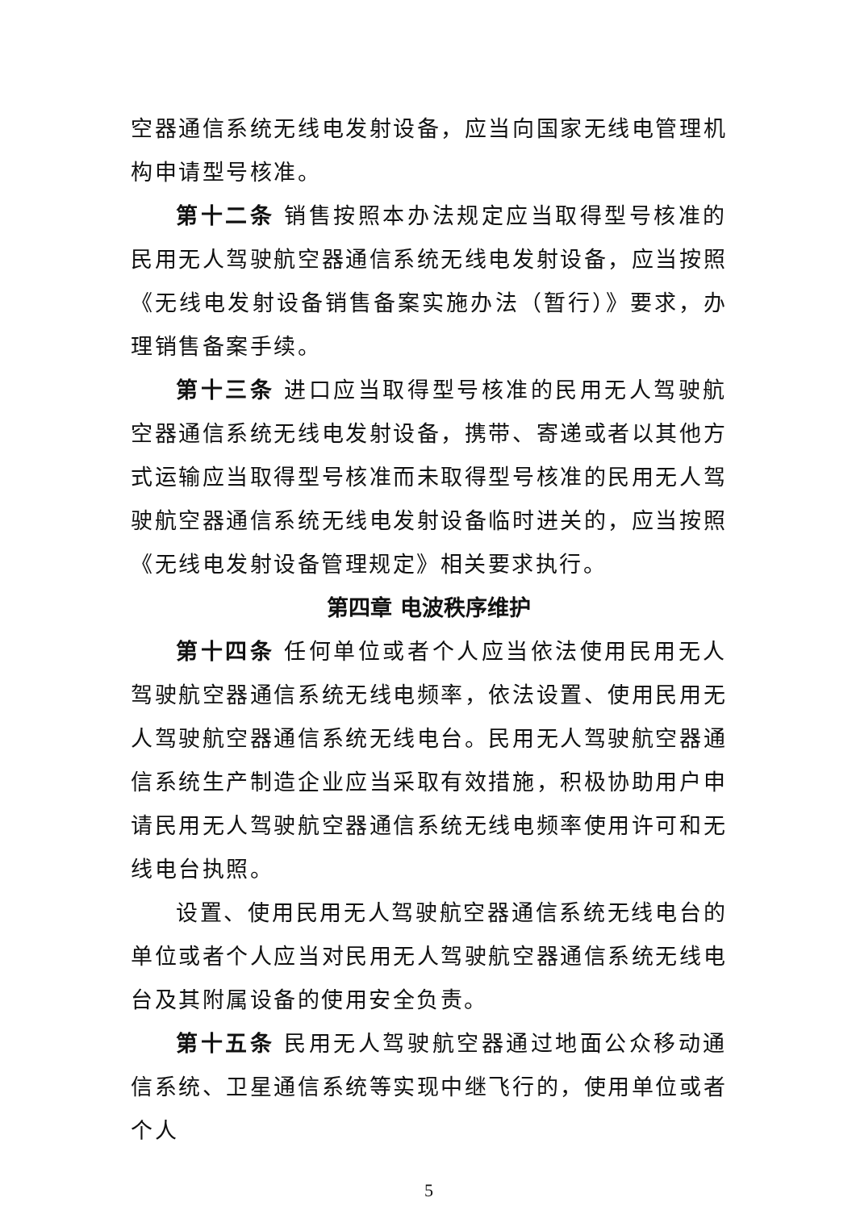空器通信系统无线电发射设备，应当向国家无线电管理机构申请型号核准。
第十二条 销售按照本办法规定应当取得型号核准的民用无人驾驶航空器通信系统无线电发射设备，应当按照《无线电发射设备销售备案实施办法（暂行）》要求，办理销售备案手续。
第十三条 进口应当取得型号核准的民用无人驾驶航空器通信系统无线电发射设备，携带、寄递或者以其他方式运输应当取得型号核准而未取得型号核准的民用无人驾驶航空器通信系统无线电发射设备临时进关的，应当按照《无线电发射设备管理规定》相关要求执行。
第四章 电波秩序维护
第十四条 任何单位或者个人应当依法使用民用无人驾驶航空器通信系统无线电频率，依法设置、使用民用无人驾驶航空器通信系统无线电台。民用无人驾驶航空器通信系统生产制造企业应当采取有效措施，积极协助用户申请民用无人驾驶航空器通信系统无线电频率使用许可和无线电台执照。
设置、使用民用无人驾驶航空器通信系统无线电台的单位或者个人应当对民用无人驾驶航空器通信系统无线电台及其附属设备的使用安全负责。
第十五条 民用无人驾驶航空器通过地面公众移动通信系统、卫星通信系统等实现中继飞行的，使用单位或者个人
5